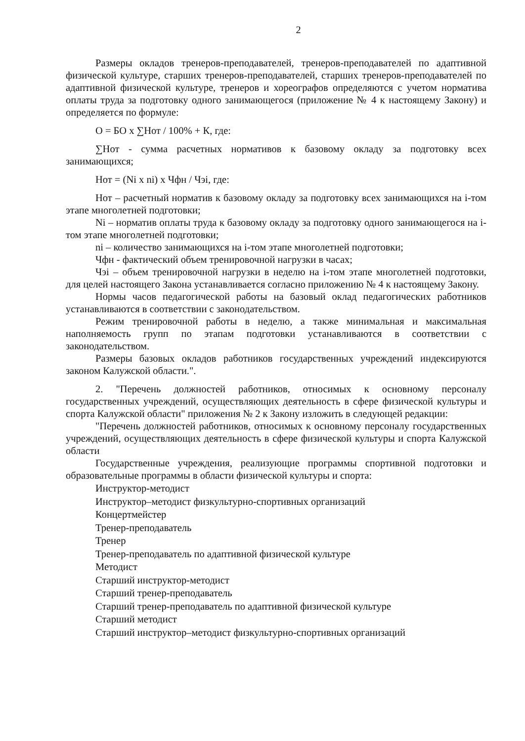2
Размеры окладов тренеров-преподавателей, тренеров-преподавателей по адаптивной физической культуре, старших тренеров-преподавателей, старших тренеров-преподавателей по адаптивной физической культуре, тренеров и хореографов определяются с учетом норматива оплаты труда за подготовку одного занимающегося (приложение № 4 к настоящему Закону) и определяется по формуле:
О = БО х ∑Нот / 100% + К, где:
∑Нот - сумма расчетных нормативов к базовому окладу за подготовку всех занимающихся;
Нот = (Ni x ni) х Чфн / Чэі, где:
Нот – расчетный норматив к базовому окладу за подготовку всех занимающихся на і-том этапе многолетней подготовки;
Ni – норматив оплаты труда к базовому окладу за подготовку одного занимающегося на і-том этапе многолетней подготовки;
ni – количество занимающихся на і-том этапе многолетней подготовки;
Чфн - фактический объем тренировочной нагрузки в часах;
Чэі – объем тренировочной нагрузки в неделю на і-том этапе многолетней подготовки, для целей настоящего Закона устанавливается согласно приложению № 4 к настоящему Закону.
Нормы часов педагогической работы на базовый оклад педагогических работников устанавливаются в соответствии с законодательством.
Режим тренировочной работы в неделю, а также минимальная и максимальная наполняемость групп по этапам подготовки устанавливаются в соответствии с законодательством.
Размеры базовых окладов работников государственных учреждений индексируются законом Калужской области.".
2. "Перечень должностей работников, относимых к основному персоналу государственных учреждений, осуществляющих деятельность в сфере физической культуры и спорта Калужской области" приложения № 2 к Закону изложить в следующей редакции:
"Перечень должностей работников, относимых к основному персоналу государственных учреждений, осуществляющих деятельность в сфере физической культуры и спорта Калужской области
Государственные учреждения, реализующие программы спортивной подготовки и образовательные программы в области физической культуры и спорта:
Инструктор-методист
Инструктор–методист физкультурно-спортивных организаций
Концертмейстер
Тренер-преподаватель
Тренер
Тренер-преподаватель по адаптивной физической культуре
Методист
Старший инструктор-методист
Старший тренер-преподаватель
Старший тренер-преподаватель по адаптивной физической культуре
Старший методист
Старший инструктор–методист физкультурно-спортивных организаций